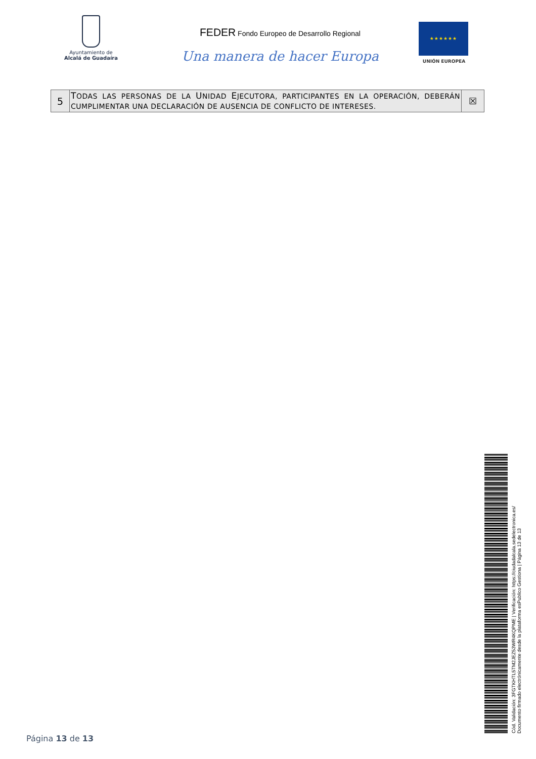Ayuntamiento de
Alcalá de Guadaíra
FEDER Fondo Europeo de Desarrollo Regional
Una manera de hacer Europa
★★★★★★
UNIÓN EUROPEA
| 5 | T ODAS LAS PERSONAS DE LA U NIDAD E JECUTORA, PARTICIPANTES EN LA OPERACIÓN, DEBERÁN CUMPLIMENTAR UNA DECLARACIÓN DE AUSENCIA DE CONFLICTO DE INTERESES. | ☒ |
Cód. Validación: 3FGTKHTL5TM2JEZ53WR4KQPME | Verificación: https://ciudadalcala.sedelectronica.es/
Documento firmado electrónicamente desde la plataforma esPublico Gestiona | Página 13 de 13
Página 13 de 13